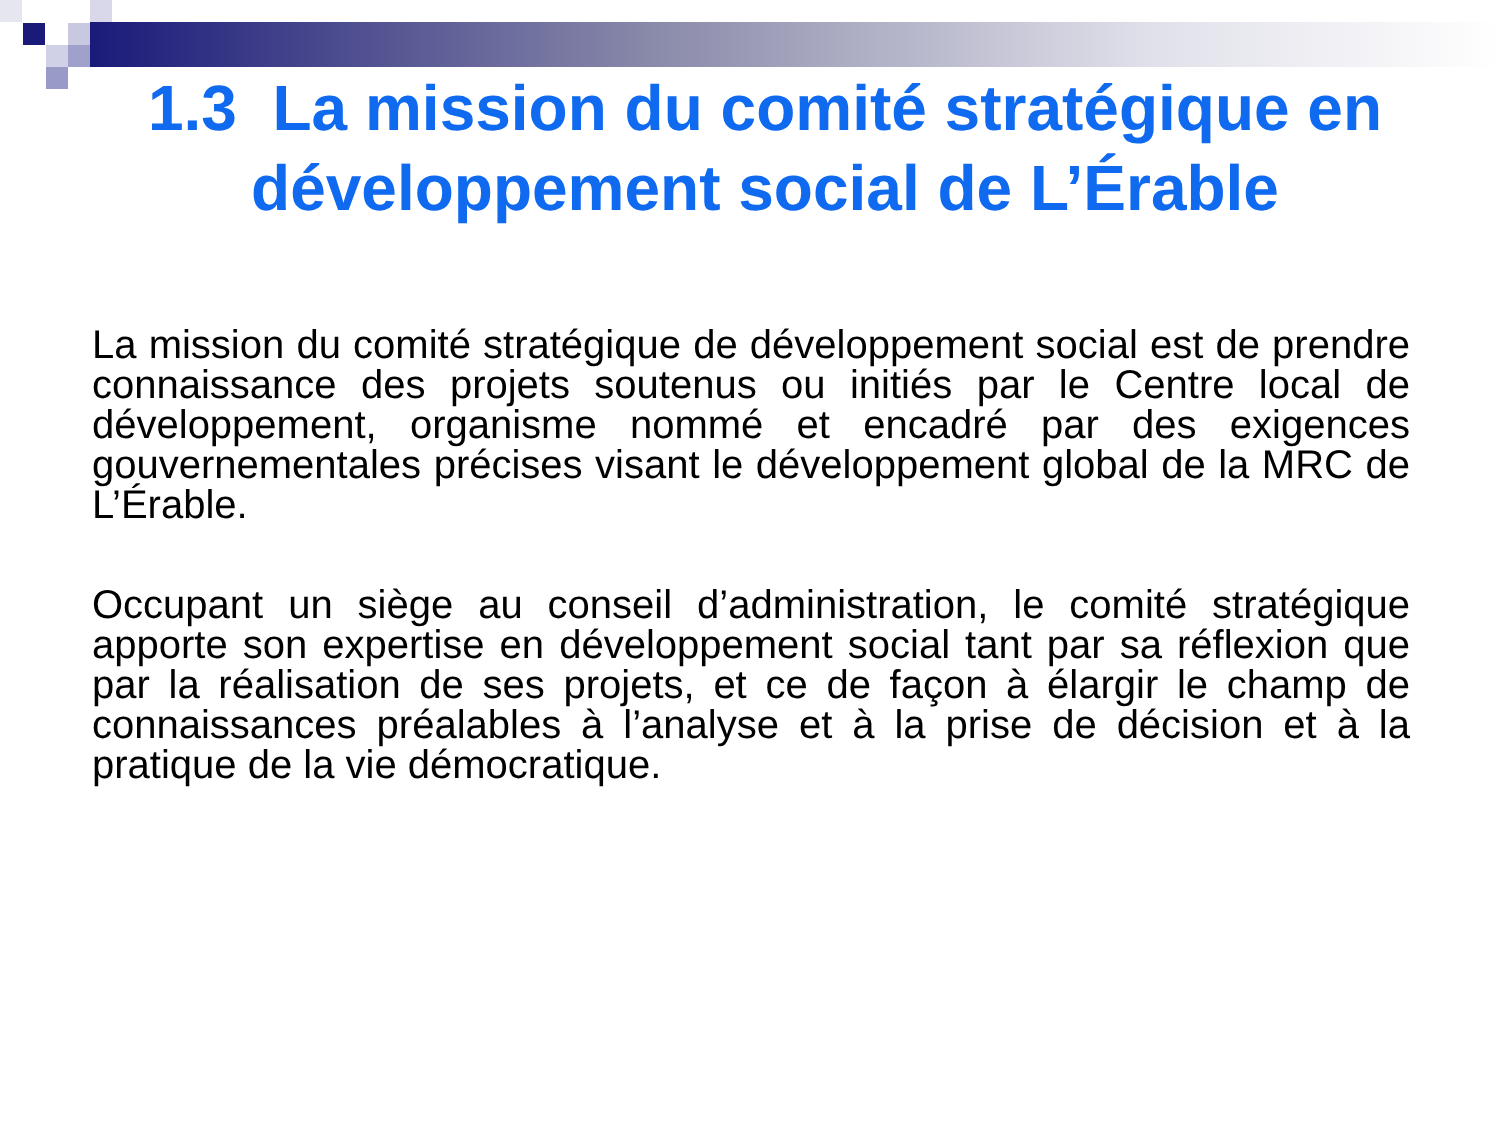1.3 La mission du comité stratégique en développement social de L’Érable
La mission du comité stratégique de développement social est de prendre connaissance des projets soutenus ou initiés par le Centre local de développement, organisme nommé et encadré par des exigences gouvernementales précises visant le développement global de la MRC de L’Érable.
Occupant un siège au conseil d’administration, le comité stratégique apporte son expertise en développement social tant par sa réflexion que par la réalisation de ses projets, et ce de façon à élargir le champ de connaissances préalables à l’analyse et à la prise de décision et à la pratique de la vie démocratique.